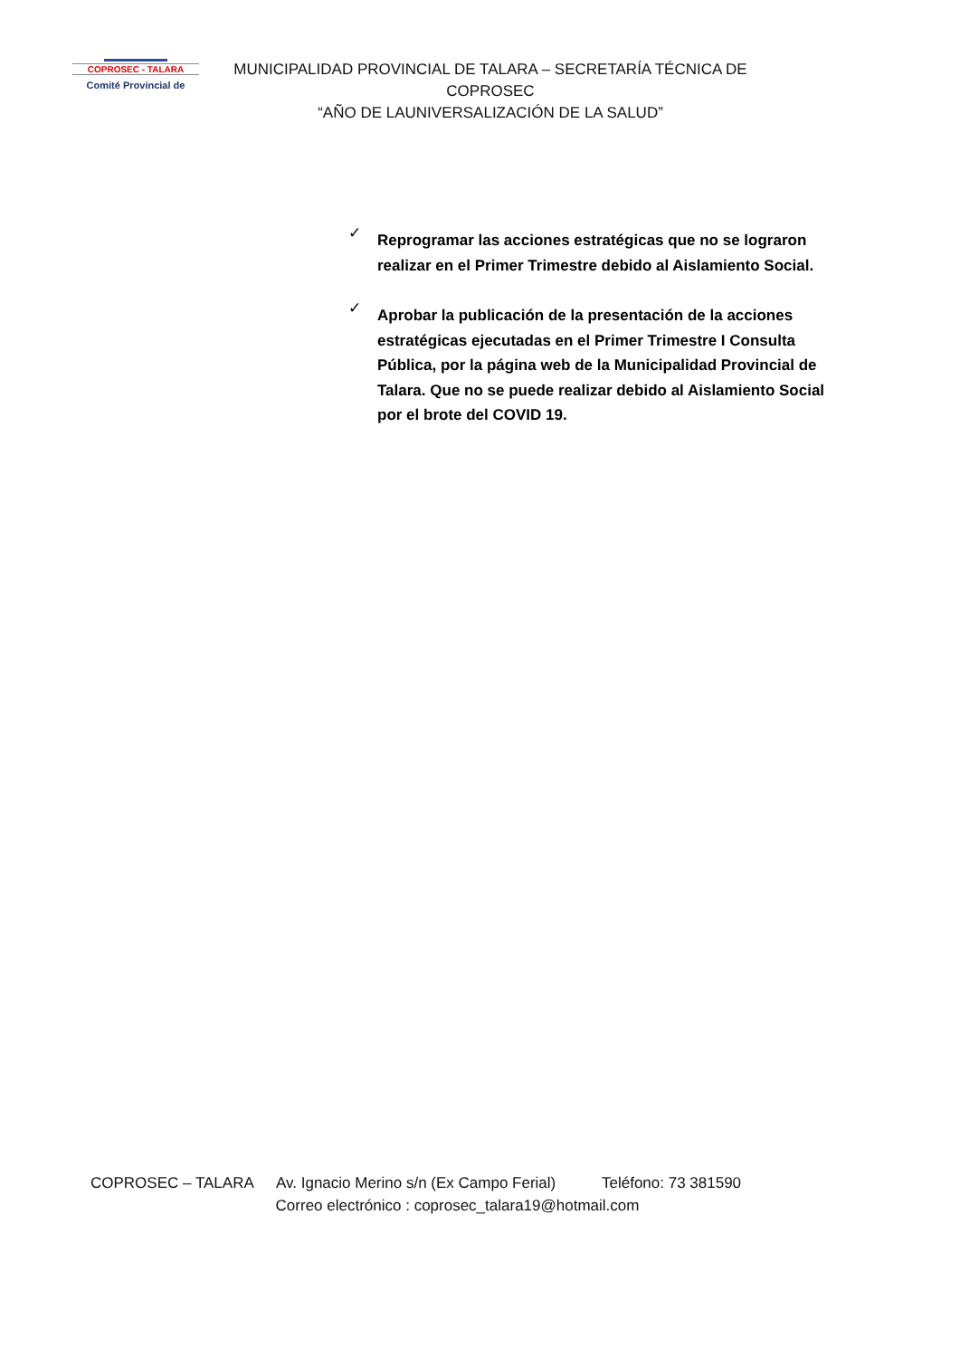COPROSEC - TALARA
Comité Provincial de
MUNICIPALIDAD PROVINCIAL DE TALARA – SECRETARÍA TÉCNICA DE COPROSEC
“AÑO DE LAUNIVERSALIZACIÓN DE LA SALUD”
✓ Reprogramar las acciones estratégicas que no se lograron realizar en el Primer Trimestre debido al Aislamiento Social.
✓ Aprobar la publicación de la presentación de la acciones estratégicas ejecutadas en el Primer Trimestre I Consulta Pública, por la página web de la Municipalidad Provincial de Talara. Que no se puede realizar debido al Aislamiento Social por el brote del COVID 19.
COPROSEC – TALARA Av. Ignacio Merino s/n (Ex Campo Ferial) Teléfono: 73 381590
Correo electrónico : coprosec_talara19@hotmail.com